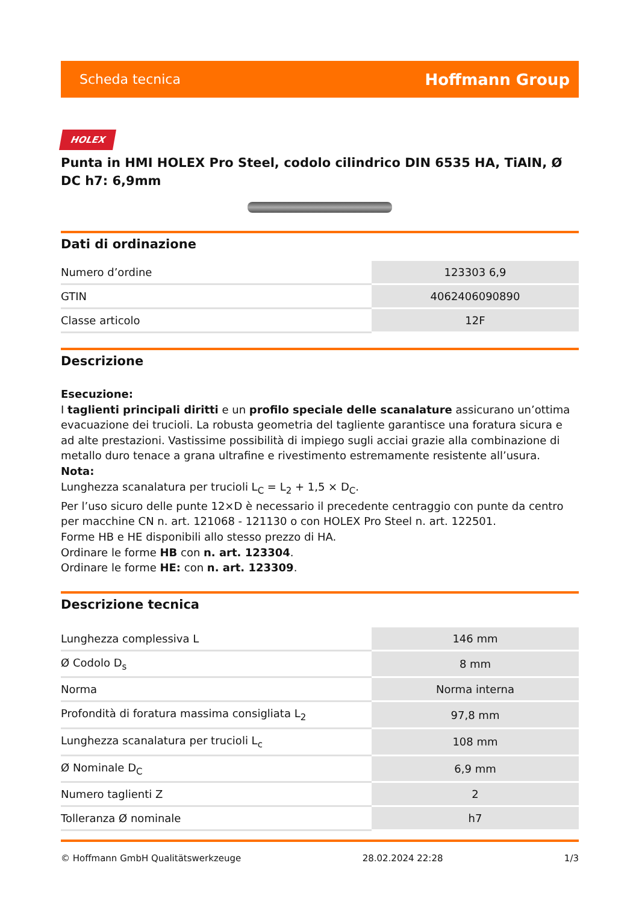Scheda tecnica Hoffmann Group
HOLEX
Punta in HMI HOLEX Pro Steel, codolo cilindrico DIN 6535 HA, TiAlN, Ø DC h7: 6,9mm
Dati di ordinazione
| Numero d’ordine | 123303 6,9 |
| GTIN | 4062406090890 |
| Classe articolo | 12F |
Descrizione
Esecuzione:
I taglienti principali diritti e un profilo speciale delle scanalature assicurano un’ottima evacuazione dei trucioli. La robusta geometria del tagliente garantisce una foratura sicura e ad alte prestazioni. Vastissime possibilità di impiego sugli acciai grazie alla combinazione di metallo duro tenace a grana ultrafine e rivestimento estremamente resistente all’usura.
Nota:
Lunghezza scanalatura per trucioli L<sub>C</sub> = L<sub>2</sub> + 1,5 × D<sub>C</sub>.
Per l’uso sicuro delle punte 12×D è necessario il precedente centraggio con punte da centro per macchine CN n. art. 121068 - 121130 o con HOLEX Pro Steel n. art. 122501.
Forme HB e HE disponibili allo stesso prezzo di HA.
Ordinare le forme HB con n. art. 123304.
Ordinare le forme HE: con n. art. 123309.
Descrizione tecnica
| Lunghezza complessiva L | 146 mm |
| Ø Codolo D<sub>s</sub> | 8 mm |
| Norma | Norma interna |
| Profondità di foratura massima consigliata L<sub>2</sub> | 97,8 mm |
| Lunghezza scanalatura per trucioli L<sub>c</sub> | 108 mm |
| Ø Nominale D<sub>C</sub> | 6,9 mm |
| Numero taglienti Z | 2 |
| Tolleranza Ø nominale | h7 |
© Hoffmann GmbH Qualitätswerkzeuge 28.02.2024 22:28 1/3